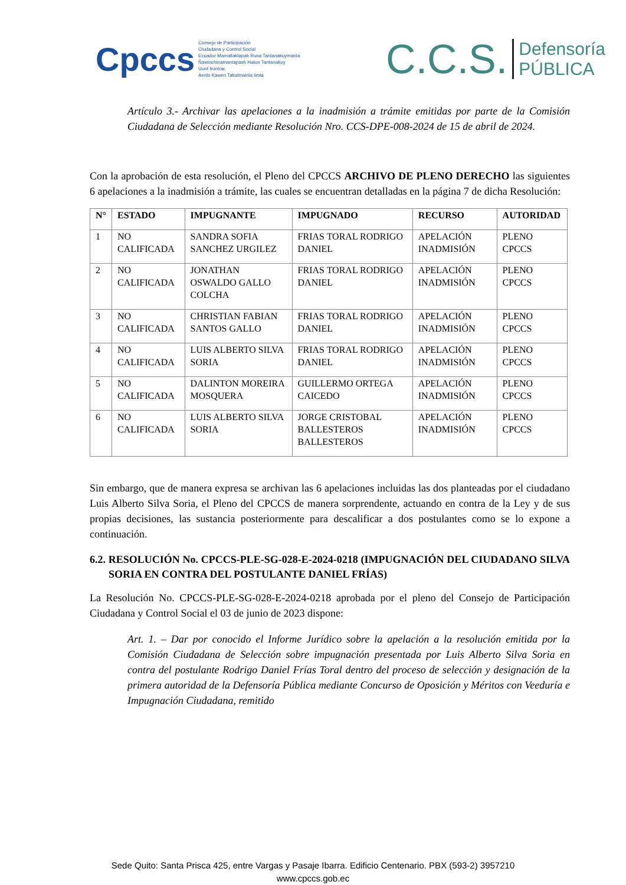Cpccs
Consejo de Participación
Ciudadana y Control Social
Ecuador Mamallaktapak Runa Tantanakuymanta
Ñawinchinamantapash Hatun Tantanakuy
Uunt Iruntrar,
Aents Kawen Takatmainia iimia
C.C.S.
Defensoría
PÚBLICA
Artículo 3.- Archivar las apelaciones a la inadmisión a trámite emitidas por parte de la Comisión Ciudadana de Selección mediante Resolución Nro. CCS-DPE-008-2024 de 15 de abril de 2024.
Con la aprobación de esta resolución, el Pleno del CPCCS ARCHIVO DE PLENO DERECHO las siguientes 6 apelaciones a la inadmisión a trámite, las cuales se encuentran detalladas en la página 7 de dicha Resolución:
| N° | ESTADO | IMPUGNANTE | IMPUGNADO | RECURSO | AUTORIDAD |
| --- | --- | --- | --- | --- | --- |
| 1 | NO CALIFICADA | SANDRA SOFIA SANCHEZ URGILEZ | FRIAS TORAL RODRIGO DANIEL | APELACIÓN INADMISIÓN | PLENO CPCCS |
| 2 | NO CALIFICADA | JONATHAN OSWALDO GALLO COLCHA | FRIAS TORAL RODRIGO DANIEL | APELACIÓN INADMISIÓN | PLENO CPCCS |
| 3 | NO CALIFICADA | CHRISTIAN FABIAN SANTOS GALLO | FRIAS TORAL RODRIGO DANIEL | APELACIÓN INADMISIÓN | PLENO CPCCS |
| 4 | NO CALIFICADA | LUIS ALBERTO SILVA SORIA | FRIAS TORAL RODRIGO DANIEL | APELACIÓN INADMISIÓN | PLENO CPCCS |
| 5 | NO CALIFICADA | DALINTON MOREIRA MOSQUERA | GUILLERMO ORTEGA CAICEDO | APELACIÓN INADMISIÓN | PLENO CPCCS |
| 6 | NO CALIFICADA | LUIS ALBERTO SILVA SORIA | JORGE CRISTOBAL BALLESTEROS BALLESTEROS | APELACIÓN INADMISIÓN | PLENO CPCCS |
Sin embargo, que de manera expresa se archivan las 6 apelaciones incluidas las dos planteadas por el ciudadano Luis Alberto Silva Soria, el Pleno del CPCCS de manera sorprendente, actuando en contra de la Ley y de sus propias decisiones, las sustancia posteriormente para descalificar a dos postulantes como se lo expone a continuación.
6.2. RESOLUCIÓN No. CPCCS-PLE-SG-028-E-2024-0218 (IMPUGNACIÓN DEL CIUDADANO SILVA SORIA EN CONTRA DEL POSTULANTE DANIEL FRÍAS)
La Resolución No. CPCCS-PLE-SG-028-E-2024-0218 aprobada por el pleno del Consejo de Participación Ciudadana y Control Social el 03 de junio de 2023 dispone:
Art. 1. – Dar por conocido el Informe Jurídico sobre la apelación a la resolución emitida por la Comisión Ciudadana de Selección sobre impugnación presentada por Luis Alberto Silva Soria en contra del postulante Rodrigo Daniel Frías Toral dentro del proceso de selección y designación de la primera autoridad de la Defensoría Pública mediante Concurso de Oposición y Méritos con Veeduría e Impugnación Ciudadana, remitido
Sede Quito: Santa Prisca 425, entre Vargas y Pasaje Ibarra. Edificio Centenario. PBX (593-2) 3957210
www.cpccs.gob.ec